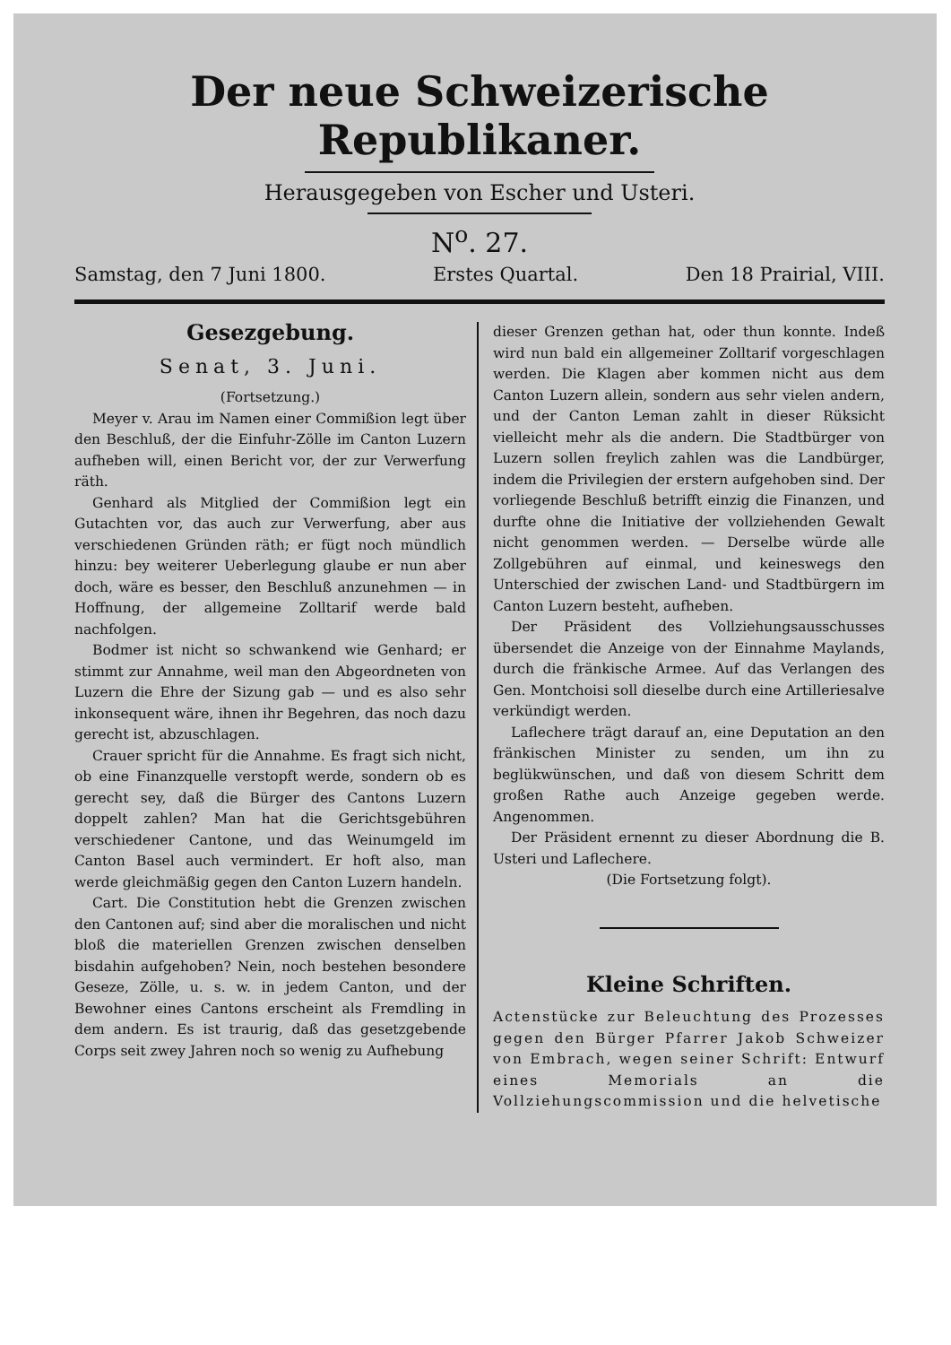Der neue Schweizerische Republikaner.
Herausgegeben von Escher und Usteri.
N<sup>o</sup>. 27.
Samstag, den 7 Juni 1800. Erstes Quartal. Den 18 Prairial, VIII.
Gesezgebung.
Senat, 3. Juni.
(Fortsetzung.)
Meyer v. Arau im Namen einer Commißion legt über den Beschluß, der die Einfuhr-Zölle im Canton Luzern aufheben will, einen Bericht vor, der zur Verwerfung räth.
Genhard als Mitglied der Commißion legt ein Gutachten vor, das auch zur Verwerfung, aber aus verschiedenen Gründen räth; er fügt noch mündlich hinzu: bey weiterer Ueberlegung glaube er nun aber doch, wäre es besser, den Beschluß anzunehmen — in Hoffnung, der allgemeine Zolltarif werde bald nachfolgen.
Bodmer ist nicht so schwankend wie Genhard; er stimmt zur Annahme, weil man den Abgeordneten von Luzern die Ehre der Sizung gab — und es also sehr inkonsequent wäre, ihnen ihr Begehren, das noch dazu gerecht ist, abzuschlagen.
Crauer spricht für die Annahme. Es fragt sich nicht, ob eine Finanzquelle verstopft werde, sondern ob es gerecht sey, daß die Bürger des Cantons Luzern doppelt zahlen? Man hat die Gerichtsgebühren verschiedener Cantone, und das Weinumgeld im Canton Basel auch vermindert. Er hoft also, man werde gleichmäßig gegen den Canton Luzern handeln.
Cart. Die Constitution hebt die Grenzen zwischen den Cantonen auf; sind aber die moralischen und nicht bloß die materiellen Grenzen zwischen denselben bisdahin aufgehoben? Nein, noch bestehen besondere Geseze, Zölle, u. s. w. in jedem Canton, und der Bewohner eines Cantons erscheint als Fremdling in dem andern. Es ist traurig, daß das gesetzgebende Corps seit zwey Jahren noch so wenig zu Aufhebung
dieser Grenzen gethan hat, oder thun konnte. Indeß wird nun bald ein allgemeiner Zolltarif vorgeschlagen werden. Die Klagen aber kommen nicht aus dem Canton Luzern allein, sondern aus sehr vielen andern, und der Canton Leman zahlt in dieser Rüksicht vielleicht mehr als die andern. Die Stadtbürger von Luzern sollen freylich zahlen was die Landbürger, indem die Privilegien der erstern aufgehoben sind. Der vorliegende Beschluß betrifft einzig die Finanzen, und durfte ohne die Initiative der vollziehenden Gewalt nicht genommen werden. — Derselbe würde alle Zollgebühren auf einmal, und keineswegs den Unterschied der zwischen Land- und Stadtbürgern im Canton Luzern besteht, aufheben.
Der Präsident des Vollziehungsausschusses übersendet die Anzeige von der Einnahme Maylands, durch die fränkische Armee. Auf das Verlangen des Gen. Montchoisi soll dieselbe durch eine Artilleriesalve verkündigt werden.
Laflechere trägt darauf an, eine Deputation an den fränkischen Minister zu senden, um ihn zu beglükwünschen, und daß von diesem Schritt dem großen Rathe auch Anzeige gegeben werde. Angenommen.
Der Präsident ernennt zu dieser Abordnung die B. Usteri und Laflechere.
(Die Fortsetzung folgt).
Kleine Schriften.
Actenstücke zur Beleuchtung des Prozesses gegen den Bürger Pfarrer Jakob Schweizer von Embrach, wegen seiner Schrift: Entwurf eines Memorials an die Vollziehungscommission und die helvetische